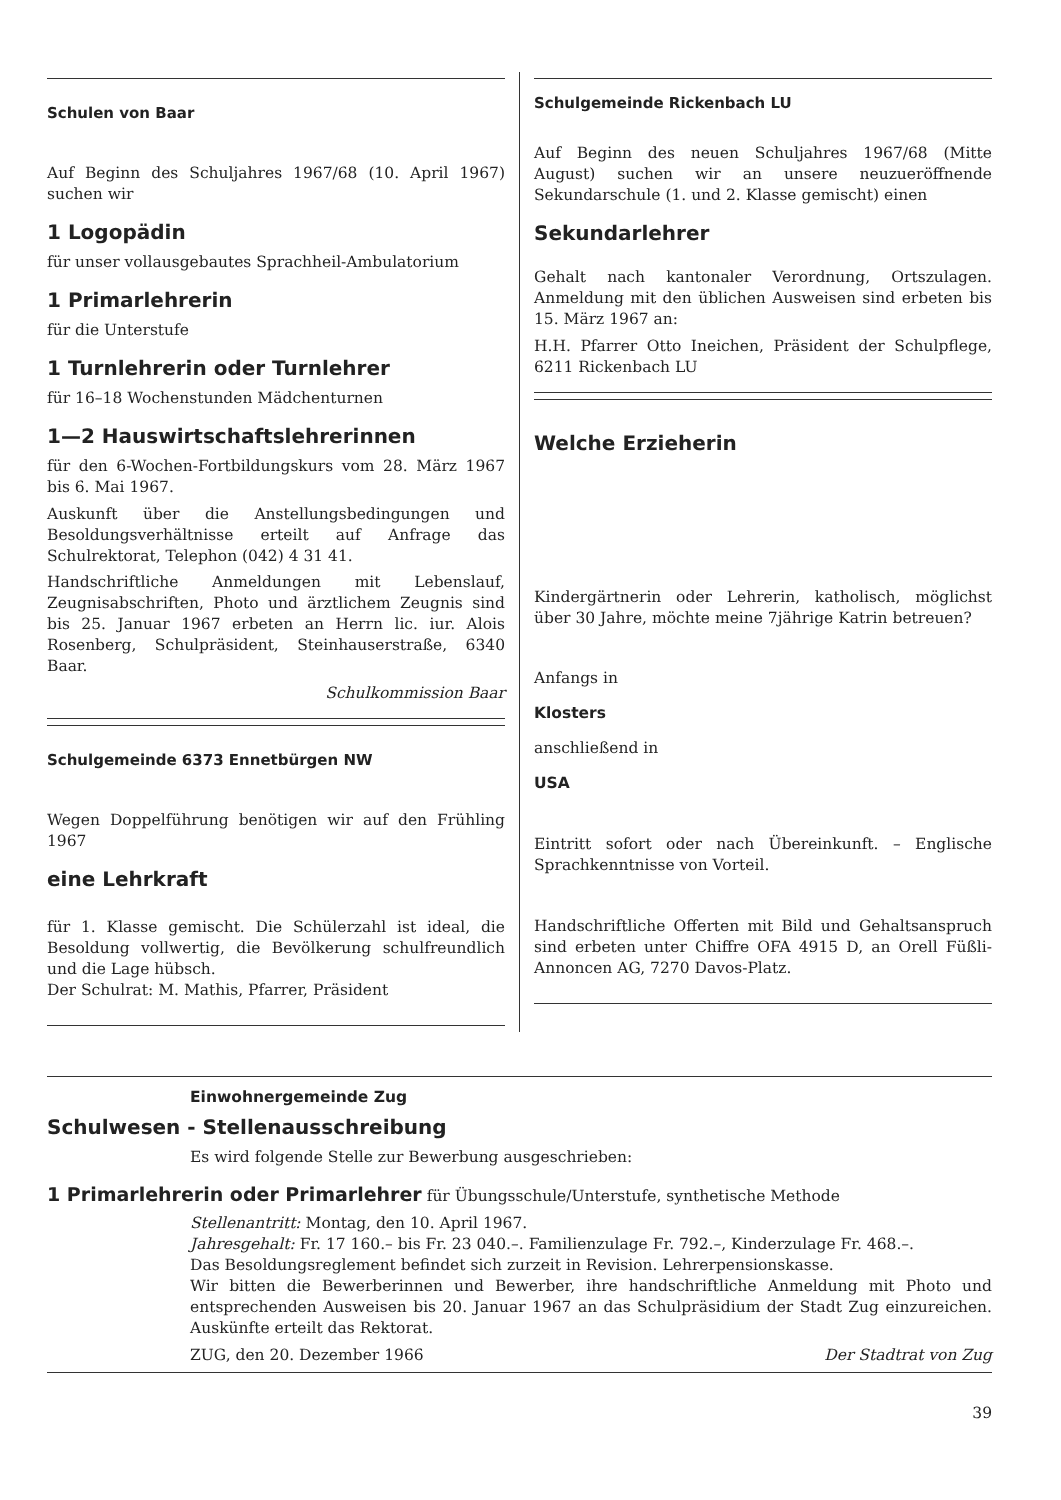Schulen von Baar
Auf Beginn des Schuljahres 1967/68 (10. April 1967) suchen wir
1 Logopädin
für unser vollausgebautes Sprachheil-Ambulatorium
1 Primarlehrerin
für die Unterstufe
1 Turnlehrerin oder Turnlehrer
für 16–18 Wochenstunden Mädchenturnen
1—2 Hauswirtschaftslehrerinnen
für den 6-Wochen-Fortbildungskurs vom 28. März 1967 bis 6. Mai 1967.
Auskunft über die Anstellungsbedingungen und Besoldungsverhältnisse erteilt auf Anfrage das Schulrektorat, Telephon (042) 4 31 41.
Handschriftliche Anmeldungen mit Lebenslauf, Zeugnisabschriften, Photo und ärztlichem Zeugnis sind bis 25. Januar 1967 erbeten an Herrn lic. iur. Alois Rosenberg, Schulpräsident, Steinhauserstraße, 6340 Baar.
Schulkommission Baar
Schulgemeinde 6373 Ennetbürgen NW
Wegen Doppelführung benötigen wir auf den Frühling 1967
eine Lehrkraft
für 1. Klasse gemischt. Die Schülerzahl ist ideal, die Besoldung vollwertig, die Bevölkerung schulfreundlich und die Lage hübsch.
Der Schulrat: M. Mathis, Pfarrer, Präsident
Schulgemeinde Rickenbach LU
Auf Beginn des neuen Schuljahres 1967/68 (Mitte August) suchen wir an unsere neuzueröffnende Sekundarschule (1. und 2. Klasse gemischt) einen
Sekundarlehrer
Gehalt nach kantonaler Verordnung, Ortszulagen. Anmeldung mit den üblichen Ausweisen sind erbeten bis 15. März 1967 an:
H.H. Pfarrer Otto Ineichen, Präsident der Schulpflege, 6211 Rickenbach LU
Welche Erzieherin
Kindergärtnerin oder Lehrerin, katholisch, möglichst über 30 Jahre, möchte meine 7jährige Katrin betreuen?
Anfangs in
Klosters
anschließend in
USA
Eintritt sofort oder nach Übereinkunft. – Englische Sprachkenntnisse von Vorteil.
Handschriftliche Offerten mit Bild und Gehaltsanspruch sind erbeten unter Chiffre OFA 4915 D, an Orell Füßli-Annoncen AG, 7270 Davos-Platz.
Einwohnergemeinde Zug
Schulwesen - Stellenausschreibung
Es wird folgende Stelle zur Bewerbung ausgeschrieben:
1 Primarlehrerin oder Primarlehrer für Übungsschule/Unterstufe, synthetische Methode
Stellenantritt: Montag, den 10. April 1967.
Jahresgehalt: Fr. 17 160.– bis Fr. 23 040.–. Familienzulage Fr. 792.–, Kinderzulage Fr. 468.–.
Das Besoldungsreglement befindet sich zurzeit in Revision. Lehrerpensionskasse.
Wir bitten die Bewerberinnen und Bewerber, ihre handschriftliche Anmeldung mit Photo und entsprechenden Ausweisen bis 20. Januar 1967 an das Schulpräsidium der Stadt Zug einzureichen. Auskünfte erteilt das Rektorat.
ZUG, den 20. Dezember 1966 Der Stadtrat von Zug
39